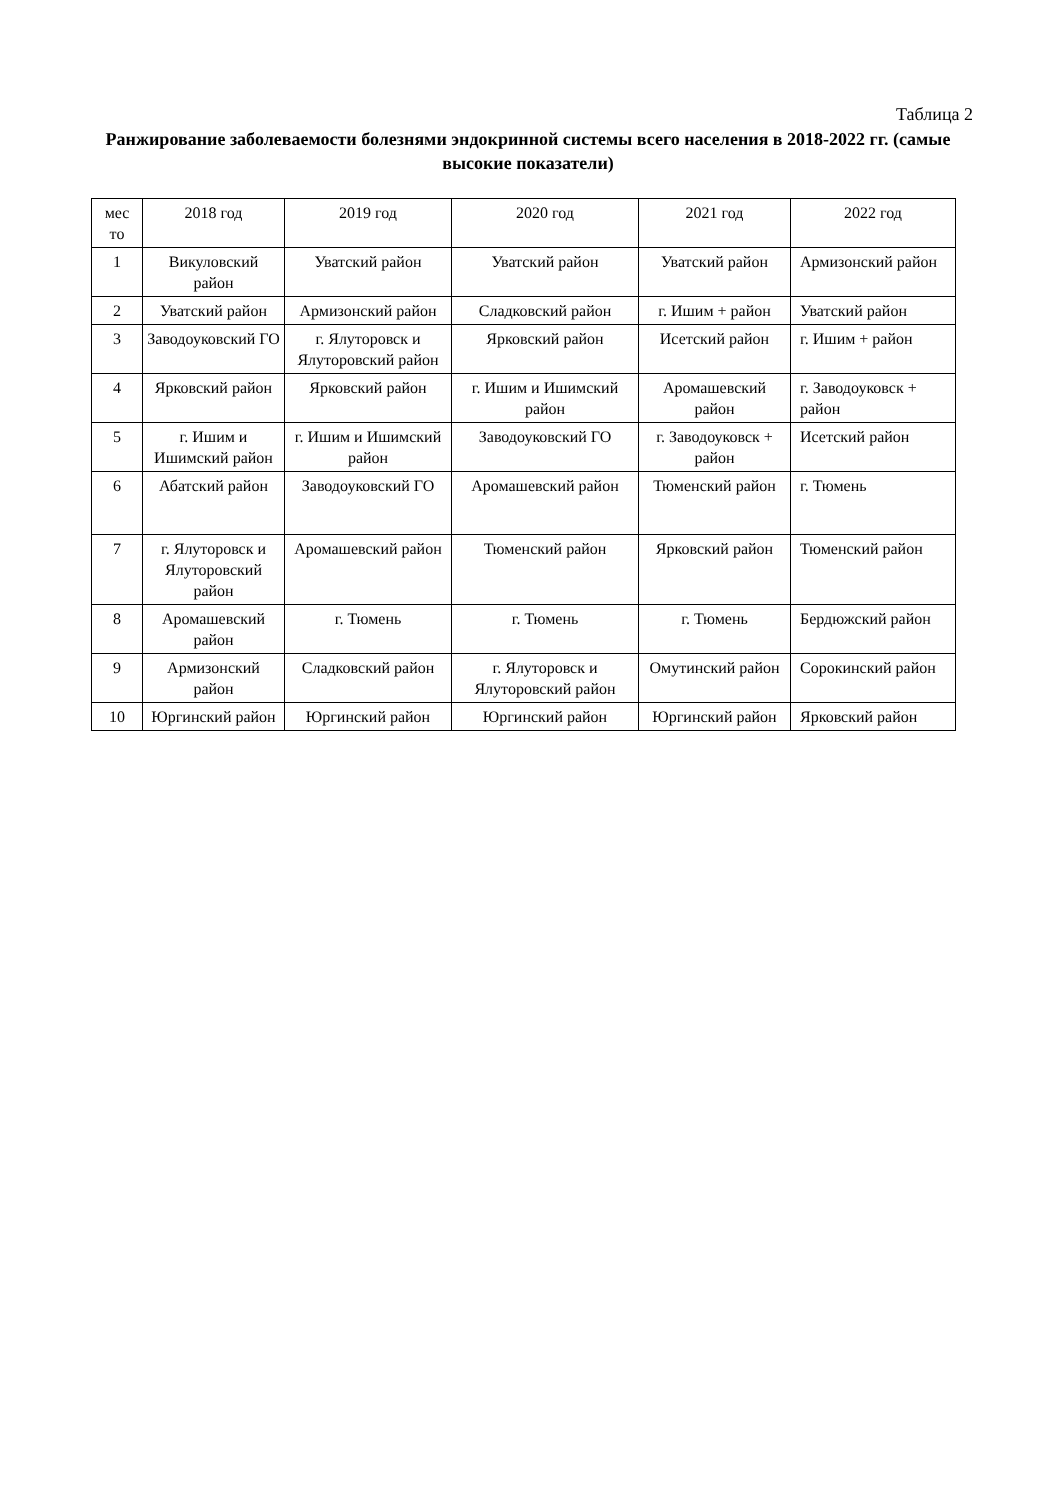Таблица 2
Ранжирование заболеваемости болезнями эндокринной системы всего населения в 2018-2022 гг. (самые высокие показатели)
| мес то | 2018 год | 2019 год | 2020 год | 2021 год | 2022 год |
| 1 | Викуловский район | Уватский район | Уватский район | Уватский район | Армизонский район |
| 2 | Уватский район | Армизонский район | Сладковский район | г. Ишим + район | Уватский район |
| 3 | Заводоуковский ГО | г. Ялуторовск и Ялуторовский район | Ярковский район | Исетский район | г. Ишим + район |
| 4 | Ярковский район | Ярковский район | г. Ишим и Ишимский район | Аромашевский район | г. Заводоуковск + район |
| 5 | г. Ишим и Ишимский район | г. Ишим и Ишимский район | Заводоуковский ГО | г. Заводоуковск + район | Исетский район |
| 6 | Абатский район | Заводоуковский ГО | Аромашевский район | Тюменский район | г. Тюмень |
| 7 | г. Ялуторовск и Ялуторовский район | Аромашевский район | Тюменский район | Ярковский район | Тюменский район |
| 8 | Аромашевский район | г. Тюмень | г. Тюмень | г. Тюмень | Бердюжский район |
| 9 | Армизонский район | Сладковский район | г. Ялуторовск и Ялуторовский район | Омутинский район | Сорокинский район |
| 10 | Юргинский район | Юргинский район | Юргинский район | Юргинский район | Ярковский район |